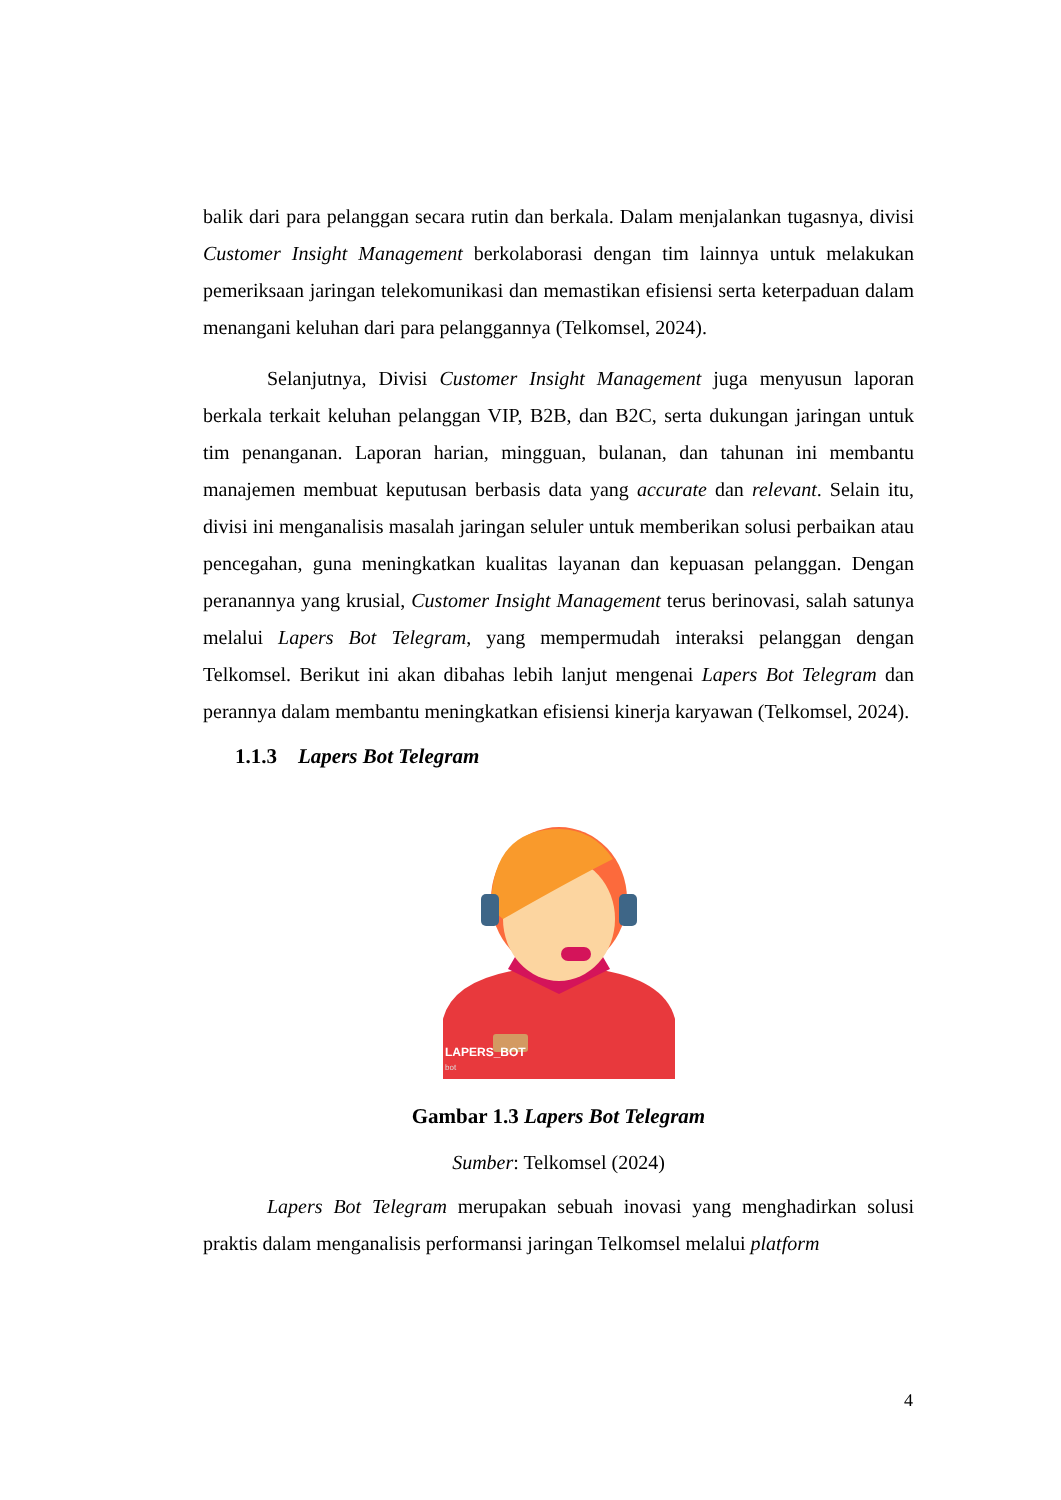balik dari para pelanggan secara rutin dan berkala. Dalam menjalankan tugasnya, divisi Customer Insight Management berkolaborasi dengan tim lainnya untuk melakukan pemeriksaan jaringan telekomunikasi dan memastikan efisiensi serta keterpaduan dalam menangani keluhan dari para pelanggannya (Telkomsel, 2024).
Selanjutnya, Divisi Customer Insight Management juga menyusun laporan berkala terkait keluhan pelanggan VIP, B2B, dan B2C, serta dukungan jaringan untuk tim penanganan. Laporan harian, mingguan, bulanan, dan tahunan ini membantu manajemen membuat keputusan berbasis data yang accurate dan relevant. Selain itu, divisi ini menganalisis masalah jaringan seluler untuk memberikan solusi perbaikan atau pencegahan, guna meningkatkan kualitas layanan dan kepuasan pelanggan. Dengan peranannya yang krusial, Customer Insight Management terus berinovasi, salah satunya melalui Lapers Bot Telegram, yang mempermudah interaksi pelanggan dengan Telkomsel. Berikut ini akan dibahas lebih lanjut mengenai Lapers Bot Telegram dan perannya dalam membantu meningkatkan efisiensi kinerja karyawan (Telkomsel, 2024).
1.1.3 Lapers Bot Telegram
LAPERS_BOT
bot
Gambar 1.3 Lapers Bot Telegram
Sumber: Telkomsel (2024)
Lapers Bot Telegram merupakan sebuah inovasi yang menghadirkan solusi praktis dalam menganalisis performansi jaringan Telkomsel melalui platform
4